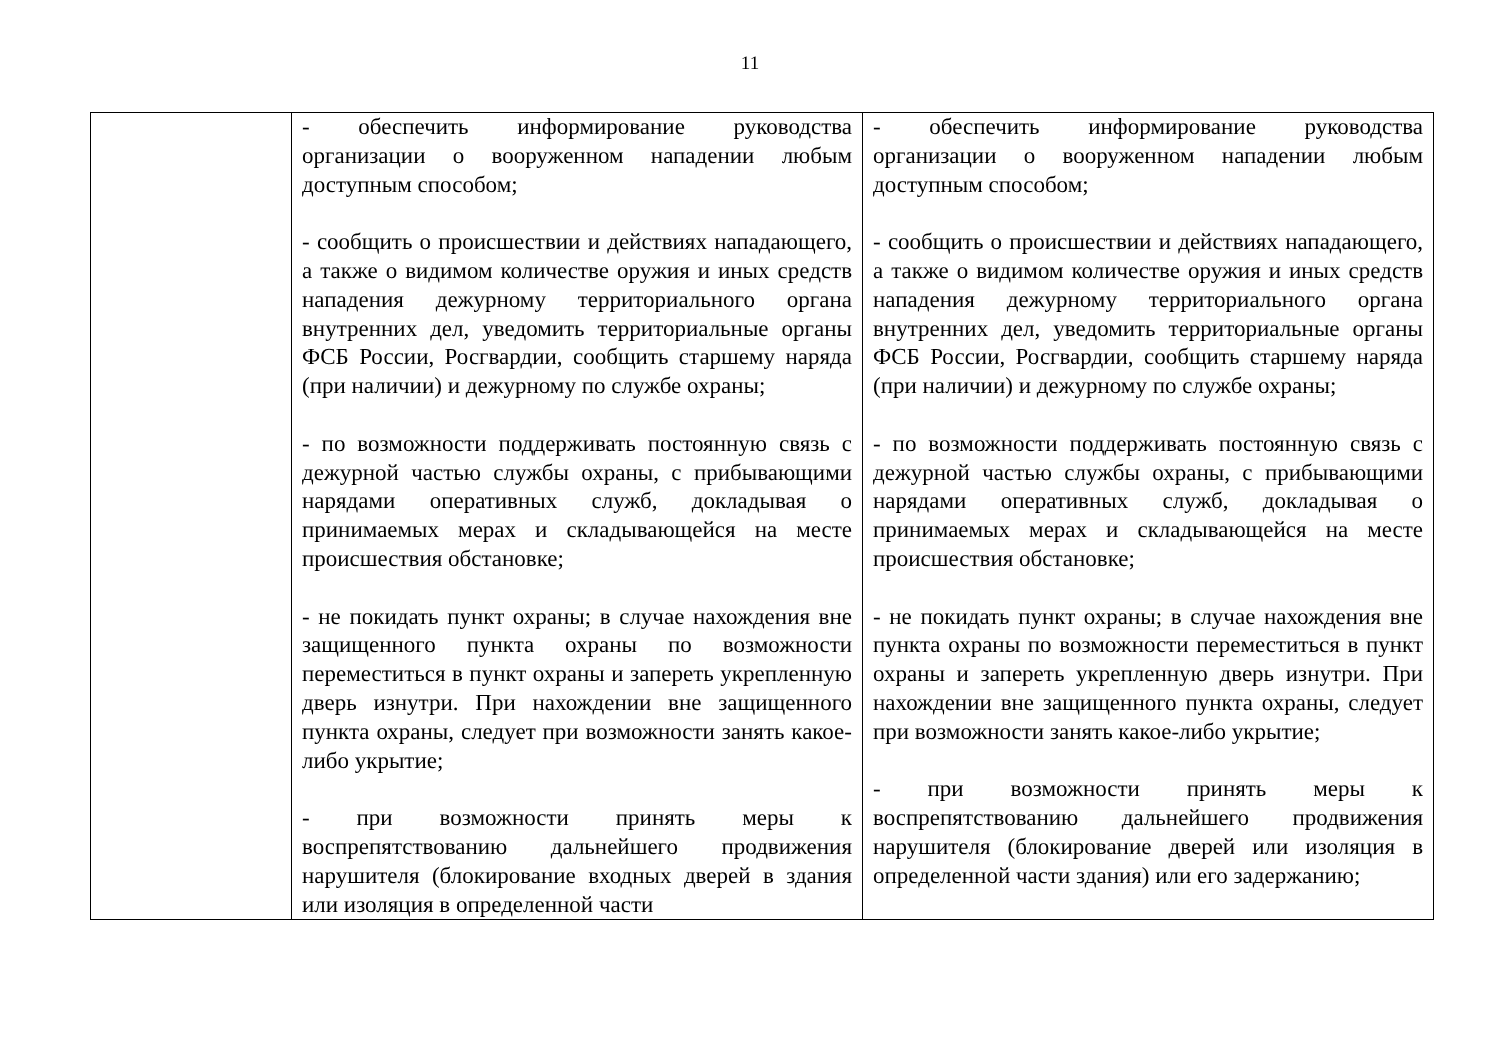11
| | - обеспечить информирование руководства организации о вооруженном нападении любым доступным способом; - сообщить о происшествии и действиях нападающего, а также о видимом количестве оружия и иных средств нападения дежурному территориального органа внутренних дел, уведомить территориальные органы ФСБ России, Росгвардии, сообщить старшему наряда (при наличии) и дежурному по службе охраны; - по возможности поддерживать постоянную связь с дежурной частью службы охраны, с прибывающими нарядами оперативных служб, докладывая о принимаемых мерах и складывающейся на месте происшествия обстановке; - не покидать пункт охраны; в случае нахождения вне защищенного пункта охраны по возможности переместиться в пункт охраны и запереть укрепленную дверь изнутри. При нахождении вне защищенного пункта охраны, следует при возможности занять какое-либо укрытие; - при возможности принять меры к воспрепятствованию дальнейшего продвижения нарушителя (блокирование входных дверей в здания или изоляция в определенной части | - обеспечить информирование руководства организации о вооруженном нападении любым доступным способом; - сообщить о происшествии и действиях нападающего, а также о видимом количестве оружия и иных средств нападения дежурному территориального органа внутренних дел, уведомить территориальные органы ФСБ России, Росгвардии, сообщить старшему наряда (при наличии) и дежурному по службе охраны; - по возможности поддерживать постоянную связь с дежурной частью службы охраны, с прибывающими нарядами оперативных служб, докладывая о принимаемых мерах и складывающейся на месте происшествия обстановке; - не покидать пункт охраны; в случае нахождения вне пункта охраны по возможности переместиться в пункт охраны и запереть укрепленную дверь изнутри. При нахождении вне защищенного пункта охраны, следует при возможности занять какое-либо укрытие; - при возможности принять меры к воспрепятствованию дальнейшего продвижения нарушителя (блокирование дверей или изоляция в определенной части здания) или его задержанию; |